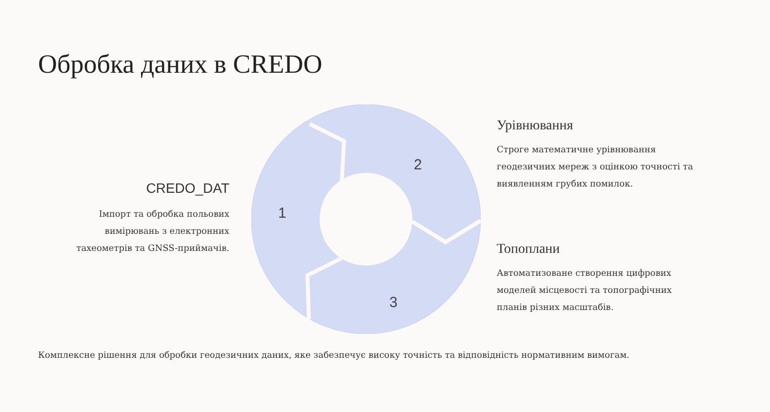Обробка даних в CREDO
CREDO_DAT
Імпорт та обробка польових вимірювань з електронних тахеометрів та GNSS-приймачів.
2
1
3
Урівнювання
Строге математичне урівнювання геодезичних мереж з оцінкою точності та виявленням грубих помилок.
Топоплани
Автоматизоване створення цифрових моделей місцевості та топографічних планів різних масштабів.
Комплексне рішення для обробки геодезичних даних, яке забезпечує високу точність та відповідність нормативним вимогам.